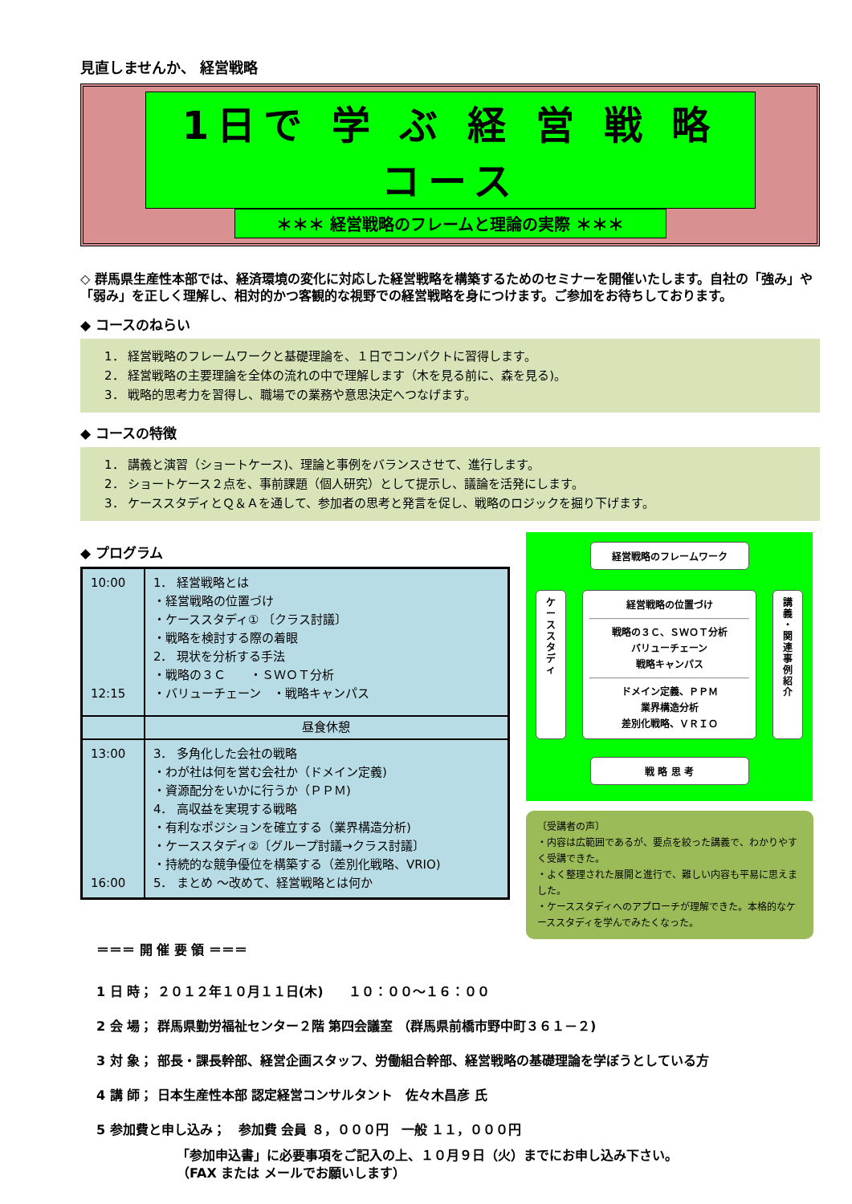見直しませんか、 経営戦略
1日で 学 ぶ 経 営 戦 略 コース
＊＊＊ 経営戦略のフレームと理論の実際 ＊＊＊
◇ 群馬県生産性本部では、経済環境の変化に対応した経営戦略を構築するためのセミナーを開催いたします。自社の「強み」や「弱み」を正しく理解し、相対的かつ客観的な視野での経営戦略を身につけます。ご参加をお待ちしております。
◆ コースのねらい
1． 経営戦略のフレームワークと基礎理論を、１日でコンパクトに習得します。
2． 経営戦略の主要理論を全体の流れの中で理解します（木を見る前に、森を見る)。
3． 戦略的思考力を習得し、職場での業務や意思決定へつなげます。
◆ コースの特徴
1． 講義と演習（ショートケース)、理論と事例をバランスさせて、進行します。
2． ショートケース２点を、事前課題（個人研究）として提示し、議論を活発にします。
3． ケーススタディとＱ＆Ａを通して、参加者の思考と発言を促し、戦略のロジックを掘り下げます。
◆ プログラム
| 10:00 12:15 | 1． 経営戦略とは ・経営戦略の位置づけ ・ケーススタディ① 〔クラス討議〕 ・戦略を検討する際の着眼 2． 現状を分析する手法 ・戦略の３Ｃ ・ＳＷＯＴ分析 ・バリューチェーン ・戦略キャンパス |
| | 昼食休憩 |
| 13:00 16:00 | 3． 多角化した会社の戦略 ・わが社は何を営む会社か（ドメイン定義) ・資源配分をいかに行うか（ＰＰＭ) 4． 高収益を実現する戦略 ・有利なポジションを確立する（業界構造分析) ・ケーススタディ②〔グループ討議→クラス討議〕 ・持続的な競争優位を構築する（差別化戦略、VRIO) 5． まとめ ～改めて、経営戦略とは何か |
経営戦略のフレームワーク
ケ
ー
ス
ス
タ
デ
ィ
経営戦略の位置づけ
戦略の３Ｃ、ＳＷＯＴ分析
バリューチェーン
戦略キャンパス
ドメイン定義、ＰＰＭ
業界構造分析
差別化戦略、ＶＲＩＯ
講
義
・
関
連
事
例
紹
介
戦 略 思 考
〔受講者の声〕
・内容は広範囲であるが、要点を絞った講義で、わかりやすく受講できた。
・よく整理された展開と進行で、難しい内容も平易に思えました。
・ケーススタディへのアプローチが理解できた。本格的なケーススタディを学んでみたくなった。
＝＝＝ 開 催 要 領 ＝＝＝
1 日 時； ２０１２年１０月１１日(木)　　１０：００～１６：００
2 会 場； 群馬県勤労福祉センター２階 第四会議室 （群馬県前橋市野中町３６１－２)
3 対 象； 部長・課長幹部、経営企画スタッフ、労働組合幹部、経営戦略の基礎理論を学ぼうとしている方
4 講 師； 日本生産性本部 認定経営コンサルタント　佐々木昌彦 氏
5 参加費と申し込み；　参加費 会員 ８，０００円　一般 １１，０００円
「参加申込書」に必要事項をご記入の上、１０月９日（火）までにお申し込み下さい。
（FAX または メールでお願いします）